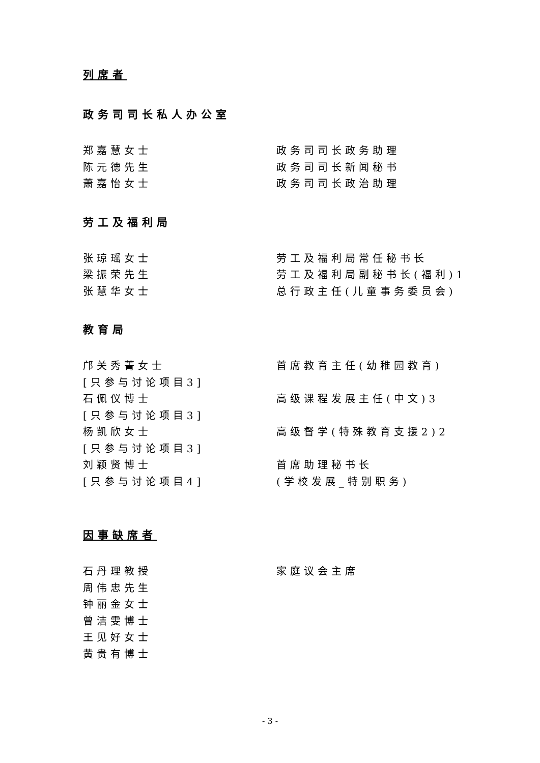列席者
政务司司长私人办公室
郑嘉慧女士 政务司司长政务助理
陈元德先生 政务司司长新闻秘书
萧嘉怡女士 政务司司长政治助理
劳工及福利局
张琼瑶女士 劳工及福利局常任秘书长
梁振荣先生 劳工及福利局副秘书长(福利)1
张慧华女士 总行政主任(儿童事务委员会)
教育局
邝关秀菁女士
[只参与讨论项目3]
首席教育主任(幼稚园教育)
石佩仪博士
[只参与讨论项目3]
高级课程发展主任(中文)3
杨凯欣女士
[只参与讨论项目3]
高级督学(特殊教育支援2)2
刘颖贤博士
[只参与讨论项目4]
首席助理秘书长
(学校发展_特别职务)
因事缺席者
石丹理教授 家庭议会主席
周伟忠先生
钟丽金女士
曾洁雯博士
王见好女士
黄贵有博士
- 3 -